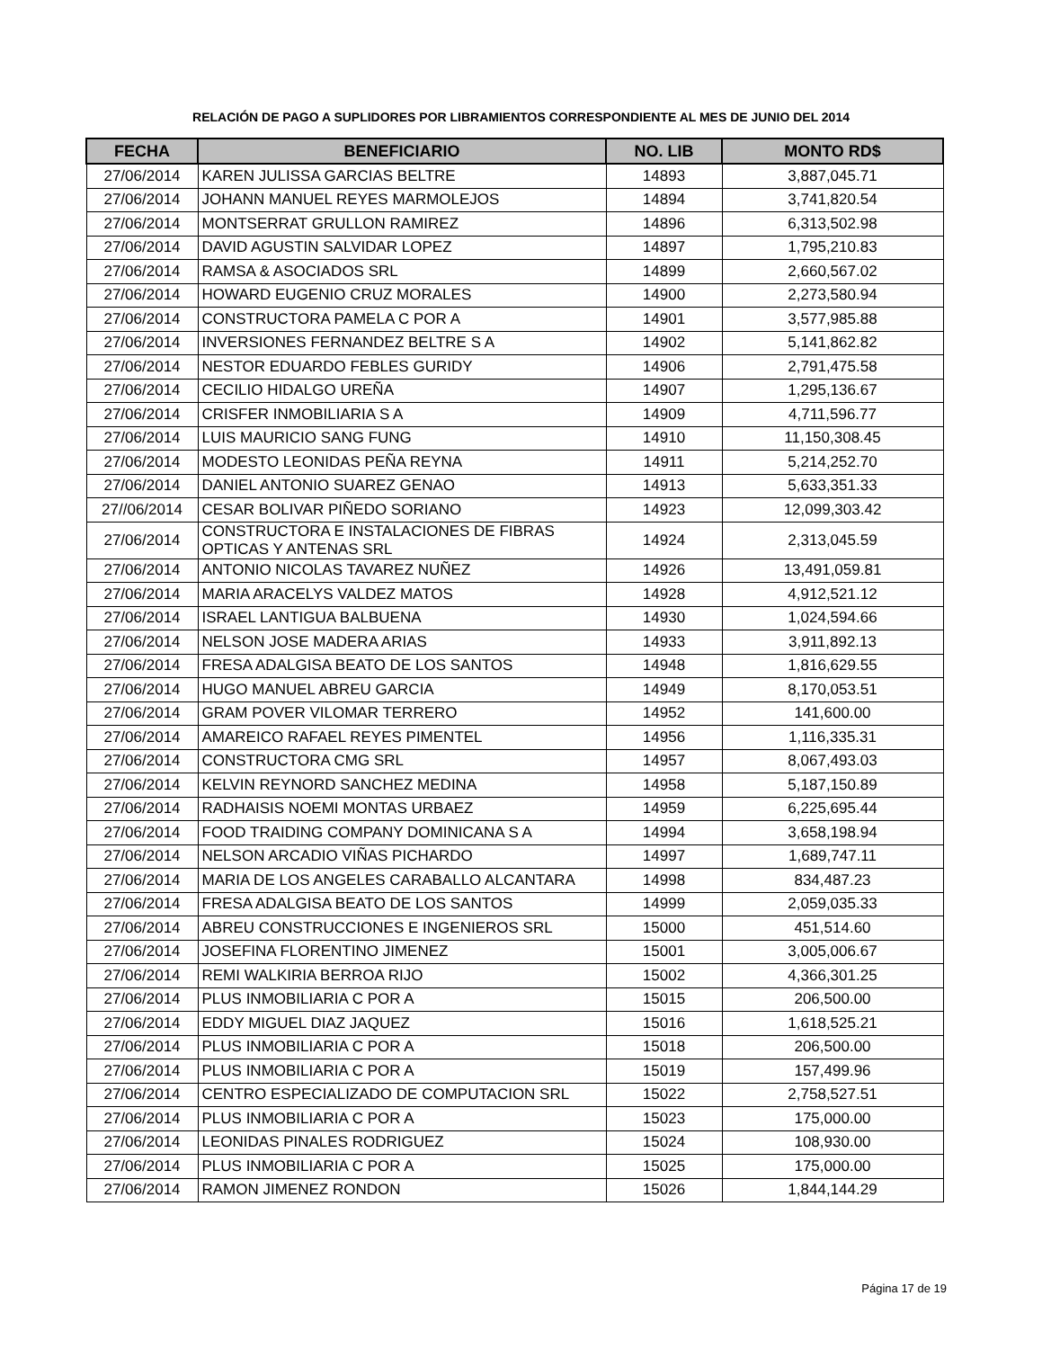RELACIÓN DE PAGO A SUPLIDORES POR LIBRAMIENTOS CORRESPONDIENTE AL MES DE JUNIO DEL 2014
| FECHA | BENEFICIARIO | NO. LIB | MONTO RD$ |
| --- | --- | --- | --- |
| 27/06/2014 | KAREN JULISSA GARCIAS BELTRE | 14893 | 3,887,045.71 |
| 27/06/2014 | JOHANN MANUEL REYES MARMOLEJOS | 14894 | 3,741,820.54 |
| 27/06/2014 | MONTSERRAT GRULLON RAMIREZ | 14896 | 6,313,502.98 |
| 27/06/2014 | DAVID AGUSTIN SALVIDAR LOPEZ | 14897 | 1,795,210.83 |
| 27/06/2014 | RAMSA & ASOCIADOS SRL | 14899 | 2,660,567.02 |
| 27/06/2014 | HOWARD EUGENIO CRUZ MORALES | 14900 | 2,273,580.94 |
| 27/06/2014 | CONSTRUCTORA PAMELA C POR A | 14901 | 3,577,985.88 |
| 27/06/2014 | INVERSIONES FERNANDEZ BELTRE S A | 14902 | 5,141,862.82 |
| 27/06/2014 | NESTOR EDUARDO FEBLES GURIDY | 14906 | 2,791,475.58 |
| 27/06/2014 | CECILIO HIDALGO UREÑA | 14907 | 1,295,136.67 |
| 27/06/2014 | CRISFER INMOBILIARIA S A | 14909 | 4,711,596.77 |
| 27/06/2014 | LUIS MAURICIO SANG FUNG | 14910 | 11,150,308.45 |
| 27/06/2014 | MODESTO LEONIDAS PEÑA REYNA | 14911 | 5,214,252.70 |
| 27/06/2014 | DANIEL ANTONIO SUAREZ GENAO | 14913 | 5,633,351.33 |
| 27//06/2014 | CESAR BOLIVAR PIÑEDO SORIANO | 14923 | 12,099,303.42 |
| 27/06/2014 | CONSTRUCTORA E INSTALACIONES DE FIBRAS OPTICAS Y ANTENAS SRL | 14924 | 2,313,045.59 |
| 27/06/2014 | ANTONIO NICOLAS TAVAREZ NUÑEZ | 14926 | 13,491,059.81 |
| 27/06/2014 | MARIA ARACELYS VALDEZ MATOS | 14928 | 4,912,521.12 |
| 27/06/2014 | ISRAEL LANTIGUA BALBUENA | 14930 | 1,024,594.66 |
| 27/06/2014 | NELSON JOSE MADERA ARIAS | 14933 | 3,911,892.13 |
| 27/06/2014 | FRESA ADALGISA BEATO DE LOS SANTOS | 14948 | 1,816,629.55 |
| 27/06/2014 | HUGO MANUEL ABREU GARCIA | 14949 | 8,170,053.51 |
| 27/06/2014 | GRAM POVER VILOMAR TERRERO | 14952 | 141,600.00 |
| 27/06/2014 | AMAREICO RAFAEL REYES PIMENTEL | 14956 | 1,116,335.31 |
| 27/06/2014 | CONSTRUCTORA CMG SRL | 14957 | 8,067,493.03 |
| 27/06/2014 | KELVIN REYNORD SANCHEZ MEDINA | 14958 | 5,187,150.89 |
| 27/06/2014 | RADHAISIS NOEMI MONTAS URBAEZ | 14959 | 6,225,695.44 |
| 27/06/2014 | FOOD TRAIDING COMPANY DOMINICANA S A | 14994 | 3,658,198.94 |
| 27/06/2014 | NELSON ARCADIO VIÑAS PICHARDO | 14997 | 1,689,747.11 |
| 27/06/2014 | MARIA DE LOS ANGELES CARABALLO ALCANTARA | 14998 | 834,487.23 |
| 27/06/2014 | FRESA ADALGISA BEATO DE LOS SANTOS | 14999 | 2,059,035.33 |
| 27/06/2014 | ABREU CONSTRUCCIONES E INGENIEROS SRL | 15000 | 451,514.60 |
| 27/06/2014 | JOSEFINA FLORENTINO JIMENEZ | 15001 | 3,005,006.67 |
| 27/06/2014 | REMI WALKIRIA BERROA RIJO | 15002 | 4,366,301.25 |
| 27/06/2014 | PLUS INMOBILIARIA C POR A | 15015 | 206,500.00 |
| 27/06/2014 | EDDY MIGUEL DIAZ JAQUEZ | 15016 | 1,618,525.21 |
| 27/06/2014 | PLUS INMOBILIARIA C POR A | 15018 | 206,500.00 |
| 27/06/2014 | PLUS INMOBILIARIA C POR A | 15019 | 157,499.96 |
| 27/06/2014 | CENTRO ESPECIALIZADO DE COMPUTACION SRL | 15022 | 2,758,527.51 |
| 27/06/2014 | PLUS INMOBILIARIA C POR A | 15023 | 175,000.00 |
| 27/06/2014 | LEONIDAS PINALES RODRIGUEZ | 15024 | 108,930.00 |
| 27/06/2014 | PLUS INMOBILIARIA C POR A | 15025 | 175,000.00 |
| 27/06/2014 | RAMON JIMENEZ RONDON | 15026 | 1,844,144.29 |
Página 17 de 19